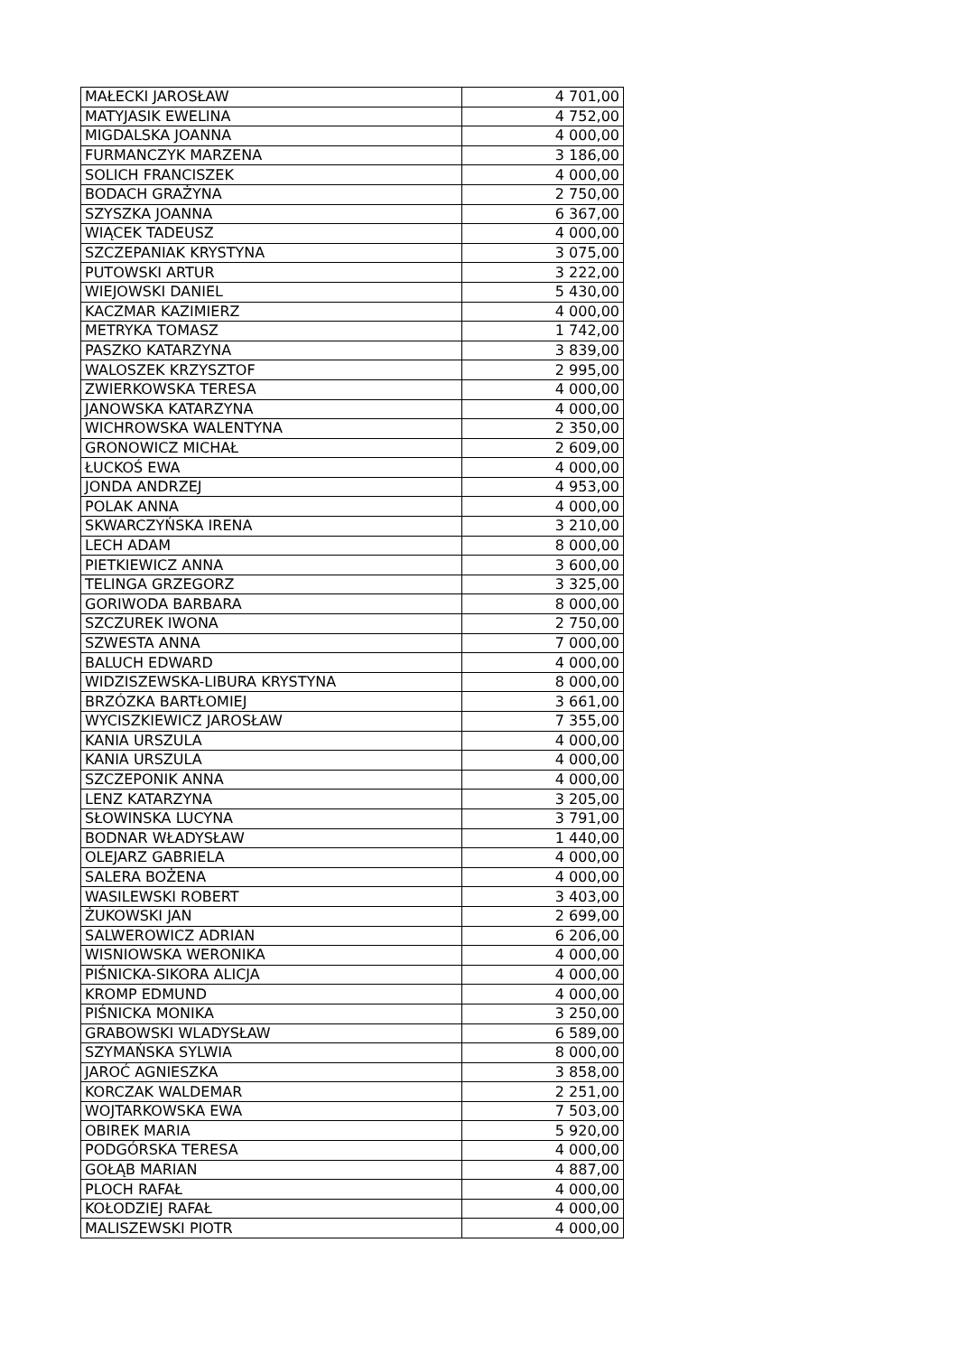| MAŁECKI JAROSŁAW | 4 701,00 |
| MATYJASIK EWELINA | 4 752,00 |
| MIGDALSKA JOANNA | 4 000,00 |
| FURMANCZYK MARZENA | 3 186,00 |
| SOLICH FRANCISZEK | 4 000,00 |
| BODACH GRAŻYNA | 2 750,00 |
| SZYSZKA JOANNA | 6 367,00 |
| WIĄCEK TADEUSZ | 4 000,00 |
| SZCZEPANIAK KRYSTYNA | 3 075,00 |
| PUTOWSKI ARTUR | 3 222,00 |
| WIEJOWSKI DANIEL | 5 430,00 |
| KACZMAR KAZIMIERZ | 4 000,00 |
| METRYKA TOMASZ | 1 742,00 |
| PASZKO KATARZYNA | 3 839,00 |
| WALOSZEK KRZYSZTOF | 2 995,00 |
| ZWIERKOWSKA TERESA | 4 000,00 |
| JANOWSKA KATARZYNA | 4 000,00 |
| WICHROWSKA WALENTYNA | 2 350,00 |
| GRONOWICZ MICHAŁ | 2 609,00 |
| ŁUCKOŚ EWA | 4 000,00 |
| JONDA ANDRZEJ | 4 953,00 |
| POLAK ANNA | 4 000,00 |
| SKWARCZYŃSKA IRENA | 3 210,00 |
| LECH ADAM | 8 000,00 |
| PIETKIEWICZ ANNA | 3 600,00 |
| TELINGA GRZEGORZ | 3 325,00 |
| GORIWODA BARBARA | 8 000,00 |
| SZCZUREK IWONA | 2 750,00 |
| SZWESTA ANNA | 7 000,00 |
| BALUCH EDWARD | 4 000,00 |
| WIDZISZEWSKA-LIBURA KRYSTYNA | 8 000,00 |
| BRZÓZKA BARTŁOMIEJ | 3 661,00 |
| WYCISZKIEWICZ JAROSŁAW | 7 355,00 |
| KANIA URSZULA | 4 000,00 |
| KANIA URSZULA | 4 000,00 |
| SZCZEPONIK ANNA | 4 000,00 |
| LENZ KATARZYNA | 3 205,00 |
| SŁOWINSKA LUCYNA | 3 791,00 |
| BODNAR WŁADYSŁAW | 1 440,00 |
| OLEJARZ GABRIELA | 4 000,00 |
| SALERA BOŻENA | 4 000,00 |
| WASILEWSKI ROBERT | 3 403,00 |
| ŻUKOWSKI JAN | 2 699,00 |
| SALWEROWICZ ADRIAN | 6 206,00 |
| WISNIOWSKA WERONIKA | 4 000,00 |
| PIŚNICKA-SIKORA ALICJA | 4 000,00 |
| KROMP EDMUND | 4 000,00 |
| PIŚNICKA MONIKA | 3 250,00 |
| GRABOWSKI WLADYSŁAW | 6 589,00 |
| SZYMAŃSKA SYLWIA | 8 000,00 |
| JAROĆ AGNIESZKA | 3 858,00 |
| KORCZAK WALDEMAR | 2 251,00 |
| WOJTARKOWSKA EWA | 7 503,00 |
| OBIREK MARIA | 5 920,00 |
| PODGÓRSKA TERESA | 4 000,00 |
| GOŁĄB MARIAN | 4 887,00 |
| PLOCH RAFAŁ | 4 000,00 |
| KOŁODZIEJ RAFAŁ | 4 000,00 |
| MALISZEWSKI PIOTR | 4 000,00 |